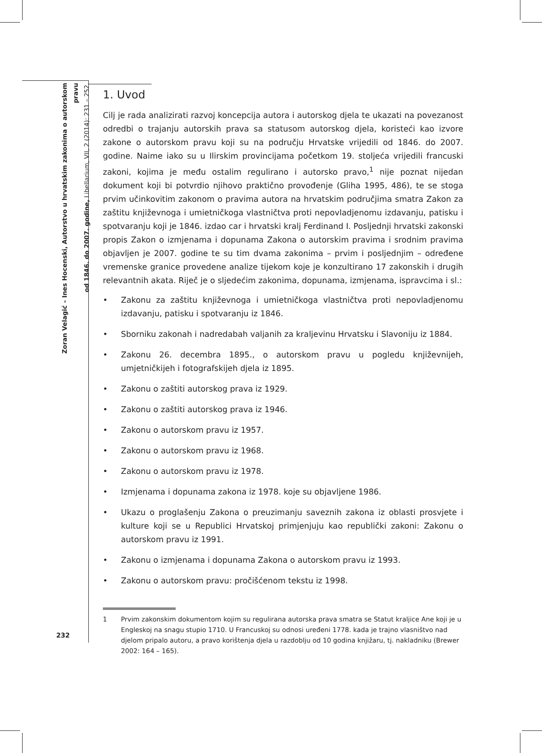Zoran Velagić – Ines Hocenski, Autorstvo u hrvatskim zakonima o autorskom pravu
od 1846. do 2007. godine, Libellarium, VII, 2 (2014): 231 – 252.
1. Uvod
Cilj je rada analizirati razvoj koncepcija autora i autorskog djela te ukazati na povezanost odredbi o trajanju autorskih prava sa statusom autorskog djela, koristeći kao izvore zakone o autorskom pravu koji su na području Hrvatske vrijedili od 1846. do 2007. godine. Naime iako su u Ilirskim provincijama početkom 19. stoljeća vrijedili francuski zakoni, kojima je među ostalim regulirano i autorsko pravo,<sup>1</sup> nije poznat nijedan dokument koji bi potvrdio njihovo praktično provođenje (Gliha 1995, 486), te se stoga prvim učinkovitim zakonom o pravima autora na hrvatskim područjima smatra Zakon za zaštitu književnoga i umietničkoga vlastničtva proti nepovladjenomu izdavanju, patisku i spotvaranju koji je 1846. izdao car i hrvatski kralj Ferdinand I. Posljednji hrvatski zakonski propis Zakon o izmjenama i dopunama Zakona o autorskim pravima i srodnim pravima objavljen je 2007. godine te su tim dvama zakonima – prvim i posljednjim – određene vremenske granice provedene analize tijekom koje je konzultirano 17 zakonskih i drugih relevantnih akata. Riječ je o sljedećim zakonima, dopunama, izmjenama, ispravcima i sl.:
• Zakonu za zaštitu književnoga i umietničkoga vlastničtva proti nepovladjenomu izdavanju, patisku i spotvaranju iz 1846.
• Sborniku zakonah i nadredabah valjanih za kraljevinu Hrvatsku i Slavoniju iz 1884.
• Zakonu 26. decembra 1895., o autorskom pravu u pogledu književnijeh, umjetničkijeh i fotografskijeh djela iz 1895.
• Zakonu o zaštiti autorskog prava iz 1929.
• Zakonu o zaštiti autorskog prava iz 1946.
• Zakonu o autorskom pravu iz 1957.
• Zakonu o autorskom pravu iz 1968.
• Zakonu o autorskom pravu iz 1978.
• Izmjenama i dopunama zakona iz 1978. koje su objavljene 1986.
• Ukazu o proglašenju Zakona o preuzimanju saveznih zakona iz oblasti prosvjete i kulture koji se u Republici Hrvatskoj primjenjuju kao republički zakoni: Zakonu o autorskom pravu iz 1991.
• Zakonu o izmjenama i dopunama Zakona o autorskom pravu iz 1993.
• Zakonu o autorskom pravu: pročišćenom tekstu iz 1998.
1 Prvim zakonskim dokumentom kojim su regulirana autorska prava smatra se Statut kraljice Ane koji je u Engleskoj na snagu stupio 1710. U Francuskoj su odnosi uređeni 1778. kada je trajno vlasništvo nad djelom pripalo autoru, a pravo korištenja djela u razdoblju od 10 godina knjižaru, tj. nakladniku (Brewer 2002: 164 – 165).
232